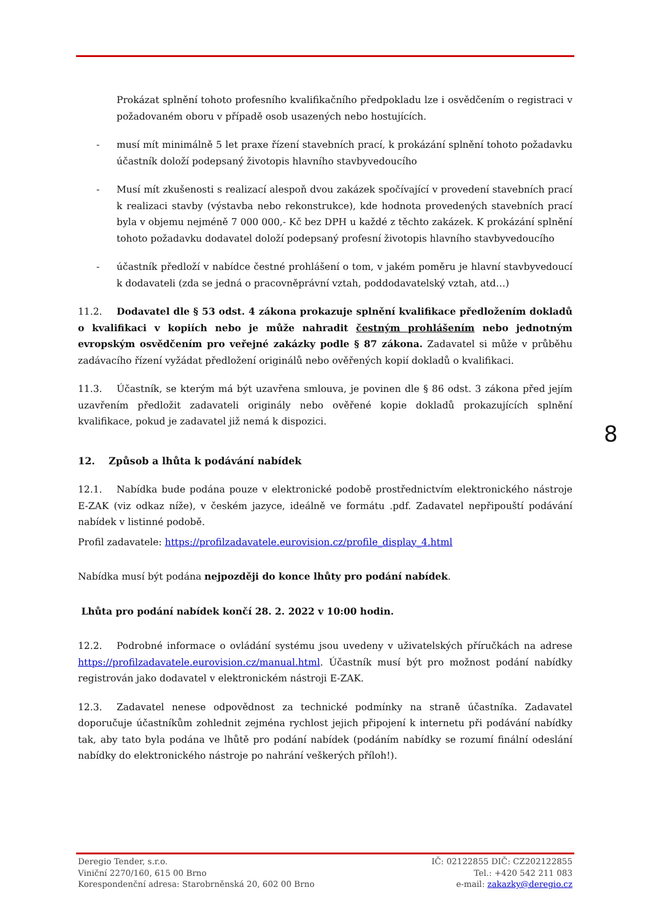Prokázat splnění tohoto profesního kvalifikačního předpokladu lze i osvědčením o registraci v požadovaném oboru v případě osob usazených nebo hostujících.
- musí mít minimálně 5 let praxe řízení stavebních prací, k prokázání splnění tohoto požadavku účastník doloží podepsaný životopis hlavního stavbyvedoucího
- Musí mít zkušenosti s realizací alespoň dvou zakázek spočívající v provedení stavebních prací k realizaci stavby (výstavba nebo rekonstrukce), kde hodnota provedených stavebních prací byla v objemu nejméně 7 000 000,- Kč bez DPH u každé z těchto zakázek. K prokázání splnění tohoto požadavku dodavatel doloží podepsaný profesní životopis hlavního stavbyvedoucího
- účastník předloží v nabídce čestné prohlášení o tom, v jakém poměru je hlavní stavbyvedoucí k dodavateli (zda se jedná o pracovněprávní vztah, poddodavatelský vztah, atd…)
11.2. Dodavatel dle § 53 odst. 4 zákona prokazuje splnění kvalifikace předložením dokladů o kvalifikaci v kopiích nebo je může nahradit čestným prohlášením nebo jednotným evropským osvědčením pro veřejné zakázky podle § 87 zákona. Zadavatel si může v průběhu zadávacího řízení vyžádat předložení originálů nebo ověřených kopií dokladů o kvalifikaci.
11.3. Účastník, se kterým má být uzavřena smlouva, je povinen dle § 86 odst. 3 zákona před jejím uzavřením předložit zadavateli originály nebo ověřené kopie dokladů prokazujících splnění kvalifikace, pokud je zadavatel již nemá k dispozici.
12. Způsob a lhůta k podávání nabídek
12.1. Nabídka bude podána pouze v elektronické podobě prostřednictvím elektronického nástroje E-ZAK (viz odkaz níže), v českém jazyce, ideálně ve formátu .pdf. Zadavatel nepřipouští podávání nabídek v listinné podobě.
Profil zadavatele: https://profilzadavatele.eurovision.cz/profile_display_4.html
Nabídka musí být podána nejpozději do konce lhůty pro podání nabídek.
Lhůta pro podání nabídek končí 28. 2. 2022 v 10:00 hodin.
12.2. Podrobné informace o ovládání systému jsou uvedeny v uživatelských příručkách na adrese https://profilzadavatele.eurovision.cz/manual.html. Účastník musí být pro možnost podání nabídky registrován jako dodavatel v elektronickém nástroji E-ZAK.
12.3. Zadavatel nenese odpovědnost za technické podmínky na straně účastníka. Zadavatel doporučuje účastníkům zohlednit zejména rychlost jejich připojení k internetu při podávání nabídky tak, aby tato byla podána ve lhůtě pro podání nabídek (podáním nabídky se rozumí finální odeslání nabídky do elektronického nástroje po nahrání veškerých příloh!).
8
Deregio Tender, s.r.o.
Viniční 2270/160, 615 00 Brno
Korespondenční adresa: Starobrněnská 20, 602 00 Brno
IČ: 02122855 DIČ: CZ202122855
Tel.: +420 542 211 083
e-mail: zakazky@deregio.cz